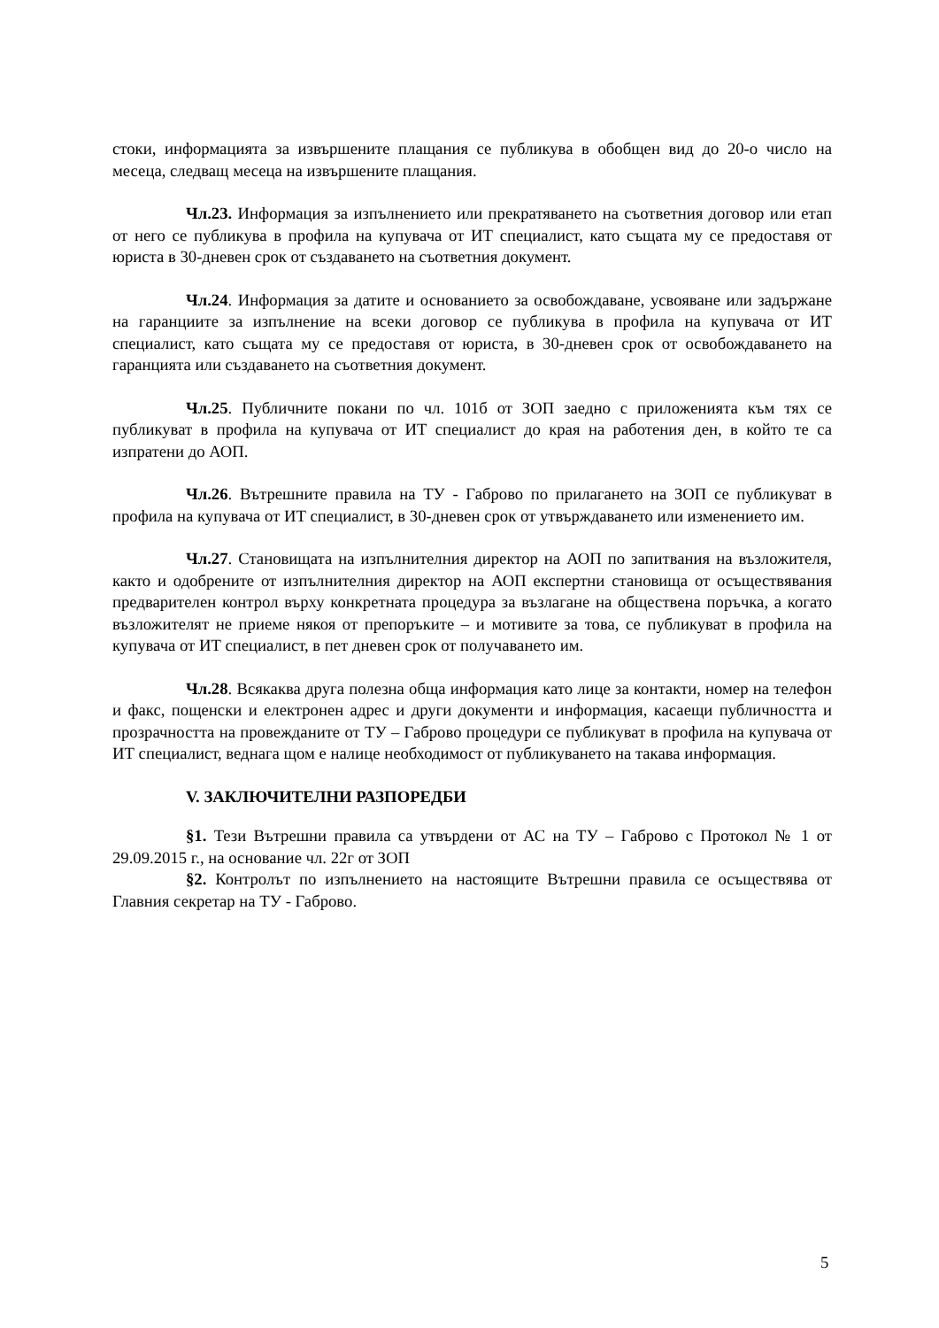стоки, информацията за извършените плащания се публикува в обобщен вид до 20-о число на месеца, следващ месеца на извършените плащания.
Чл.23. Информация за изпълнението или прекратяването на съответния договор или етап от него се публикува в профила на купувача от ИТ специалист, като същата му се предоставя от юриста в 30-дневен срок от създаването на съответния документ.
Чл.24. Информация за датите и основанието за освобождаване, усвояване или задържане на гаранциите за изпълнение на всеки договор се публикува в профила на купувача от ИТ специалист, като същата му се предоставя от юриста, в 30-дневен срок от освобождаването на гаранцията или създаването на съответния документ.
Чл.25. Публичните покани по чл. 101б от ЗОП заедно с приложенията към тях се публикуват в профила на купувача от ИТ специалист до края на работения ден, в който те са изпратени до АОП.
Чл.26. Вътрешните правила на ТУ - Габрово по прилагането на ЗОП се публикуват в профила на купувача от ИТ специалист, в 30-дневен срок от утвърждаването или изменението им.
Чл.27. Становищата на изпълнителния директор на АОП по запитвания на възложителя, както и одобрените от изпълнителния директор на АОП експертни становища от осъществявания предварителен контрол върху конкретната процедура за възлагане на обществена поръчка, а когато възложителят не приеме някоя от препоръките – и мотивите за това, се публикуват в профила на купувача от ИТ специалист, в пет дневен срок от получаването им.
Чл.28. Всякаква друга полезна обща информация като лице за контакти, номер на телефон и факс, пощенски и електронен адрес и други документи и информация, касаещи публичността и прозрачността на провежданите от ТУ – Габрово процедури се публикуват в профила на купувача от ИТ специалист, веднага щом е налице необходимост от публикуването на такава информация.
V. ЗАКЛЮЧИТЕЛНИ РАЗПОРЕДБИ
§1. Тези Вътрешни правила са утвърдени от АС на ТУ – Габрово с Протокол № 1 от 29.09.2015 г., на основание чл. 22г от ЗОП
§2. Контролът по изпълнението на настоящите Вътрешни правила се осъществява от Главния секретар на ТУ - Габрово.
5